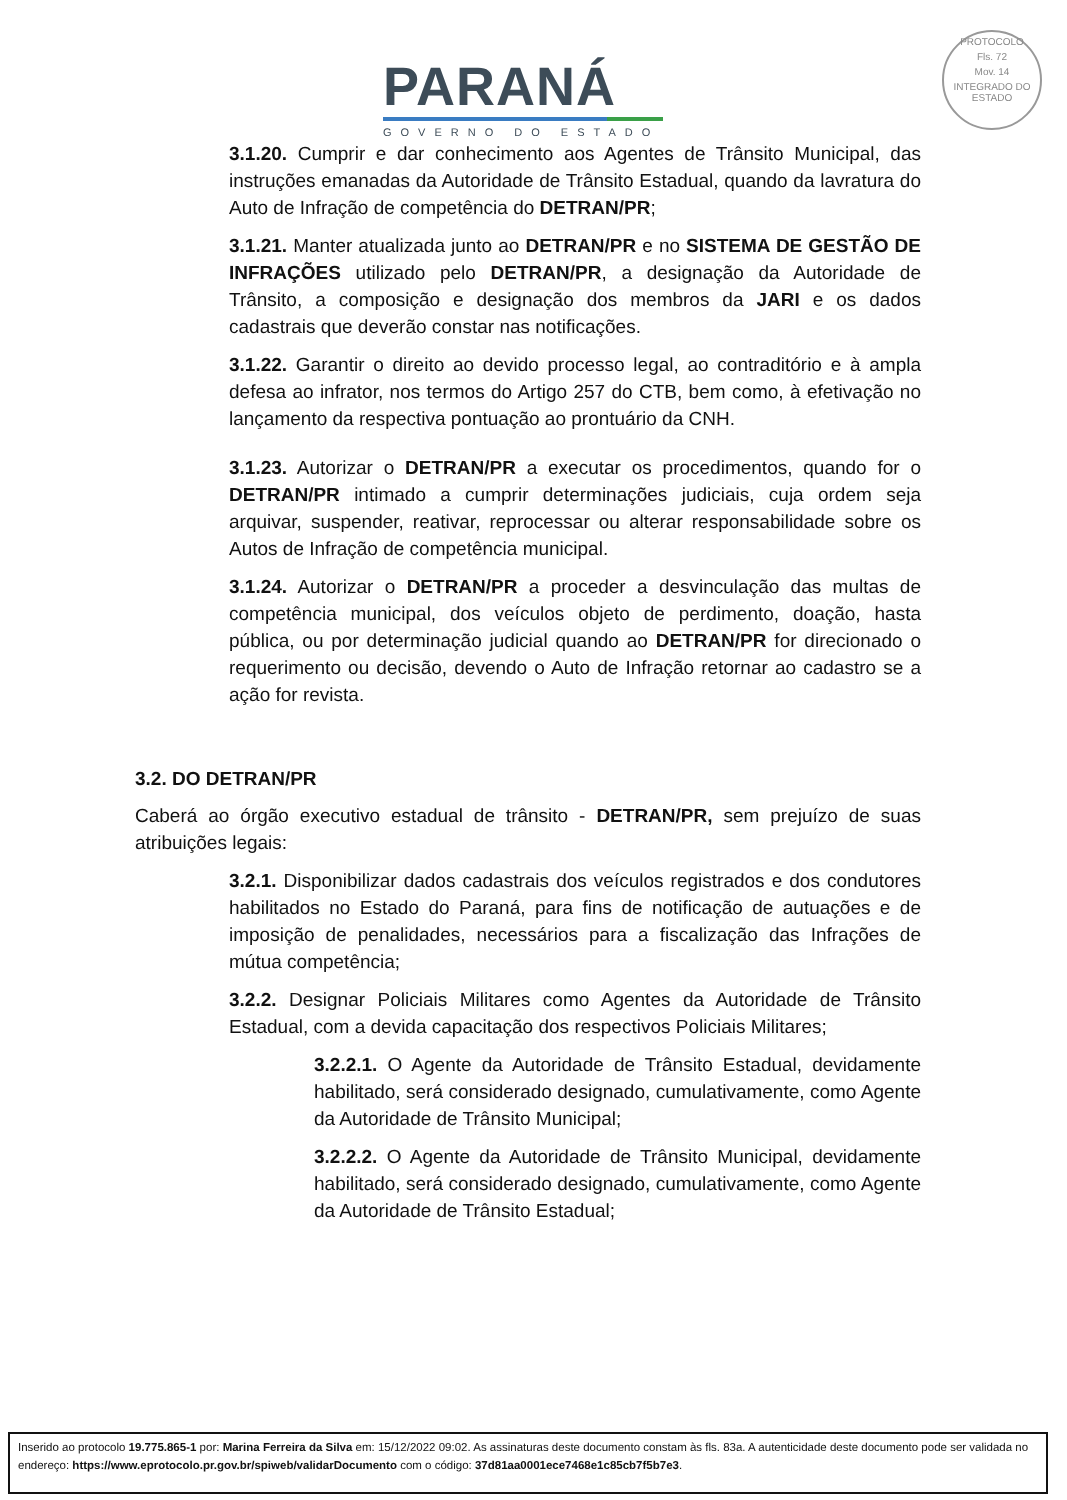PARANÁ
GOVERNO DO ESTADO
PROTOCOLO
Fls. 72
Mov. 14
INTEGRADO DO ESTADO
3.1.20. Cumprir e dar conhecimento aos Agentes de Trânsito Municipal, das instruções emanadas da Autoridade de Trânsito Estadual, quando da lavratura do Auto de Infração de competência do DETRAN/PR;
3.1.21. Manter atualizada junto ao DETRAN/PR e no SISTEMA DE GESTÃO DE INFRAÇÕES utilizado pelo DETRAN/PR, a designação da Autoridade de Trânsito, a composição e designação dos membros da JARI e os dados cadastrais que deverão constar nas notificações.
3.1.22. Garantir o direito ao devido processo legal, ao contraditório e à ampla defesa ao infrator, nos termos do Artigo 257 do CTB, bem como, à efetivação no lançamento da respectiva pontuação ao prontuário da CNH.
3.1.23. Autorizar o DETRAN/PR a executar os procedimentos, quando for o DETRAN/PR intimado a cumprir determinações judiciais, cuja ordem seja arquivar, suspender, reativar, reprocessar ou alterar responsabilidade sobre os Autos de Infração de competência municipal.
3.1.24. Autorizar o DETRAN/PR a proceder a desvinculação das multas de competência municipal, dos veículos objeto de perdimento, doação, hasta pública, ou por determinação judicial quando ao DETRAN/PR for direcionado o requerimento ou decisão, devendo o Auto de Infração retornar ao cadastro se a ação for revista.
3.2. DO DETRAN/PR
Caberá ao órgão executivo estadual de trânsito - DETRAN/PR, sem prejuízo de suas atribuições legais:
3.2.1. Disponibilizar dados cadastrais dos veículos registrados e dos condutores habilitados no Estado do Paraná, para fins de notificação de autuações e de imposição de penalidades, necessários para a fiscalização das Infrações de mútua competência;
3.2.2. Designar Policiais Militares como Agentes da Autoridade de Trânsito Estadual, com a devida capacitação dos respectivos Policiais Militares;
3.2.2.1. O Agente da Autoridade de Trânsito Estadual, devidamente habilitado, será considerado designado, cumulativamente, como Agente da Autoridade de Trânsito Municipal;
3.2.2.2. O Agente da Autoridade de Trânsito Municipal, devidamente habilitado, será considerado designado, cumulativamente, como Agente da Autoridade de Trânsito Estadual;
Inserido ao protocolo 19.775.865-1 por: Marina Ferreira da Silva em: 15/12/2022 09:02. As assinaturas deste documento constam às fls. 83a. A autenticidade deste documento pode ser validada no endereço: https://www.eprotocolo.pr.gov.br/spiweb/validarDocumento com o código: 37d81aa0001ece7468e1c85cb7f5b7e3.